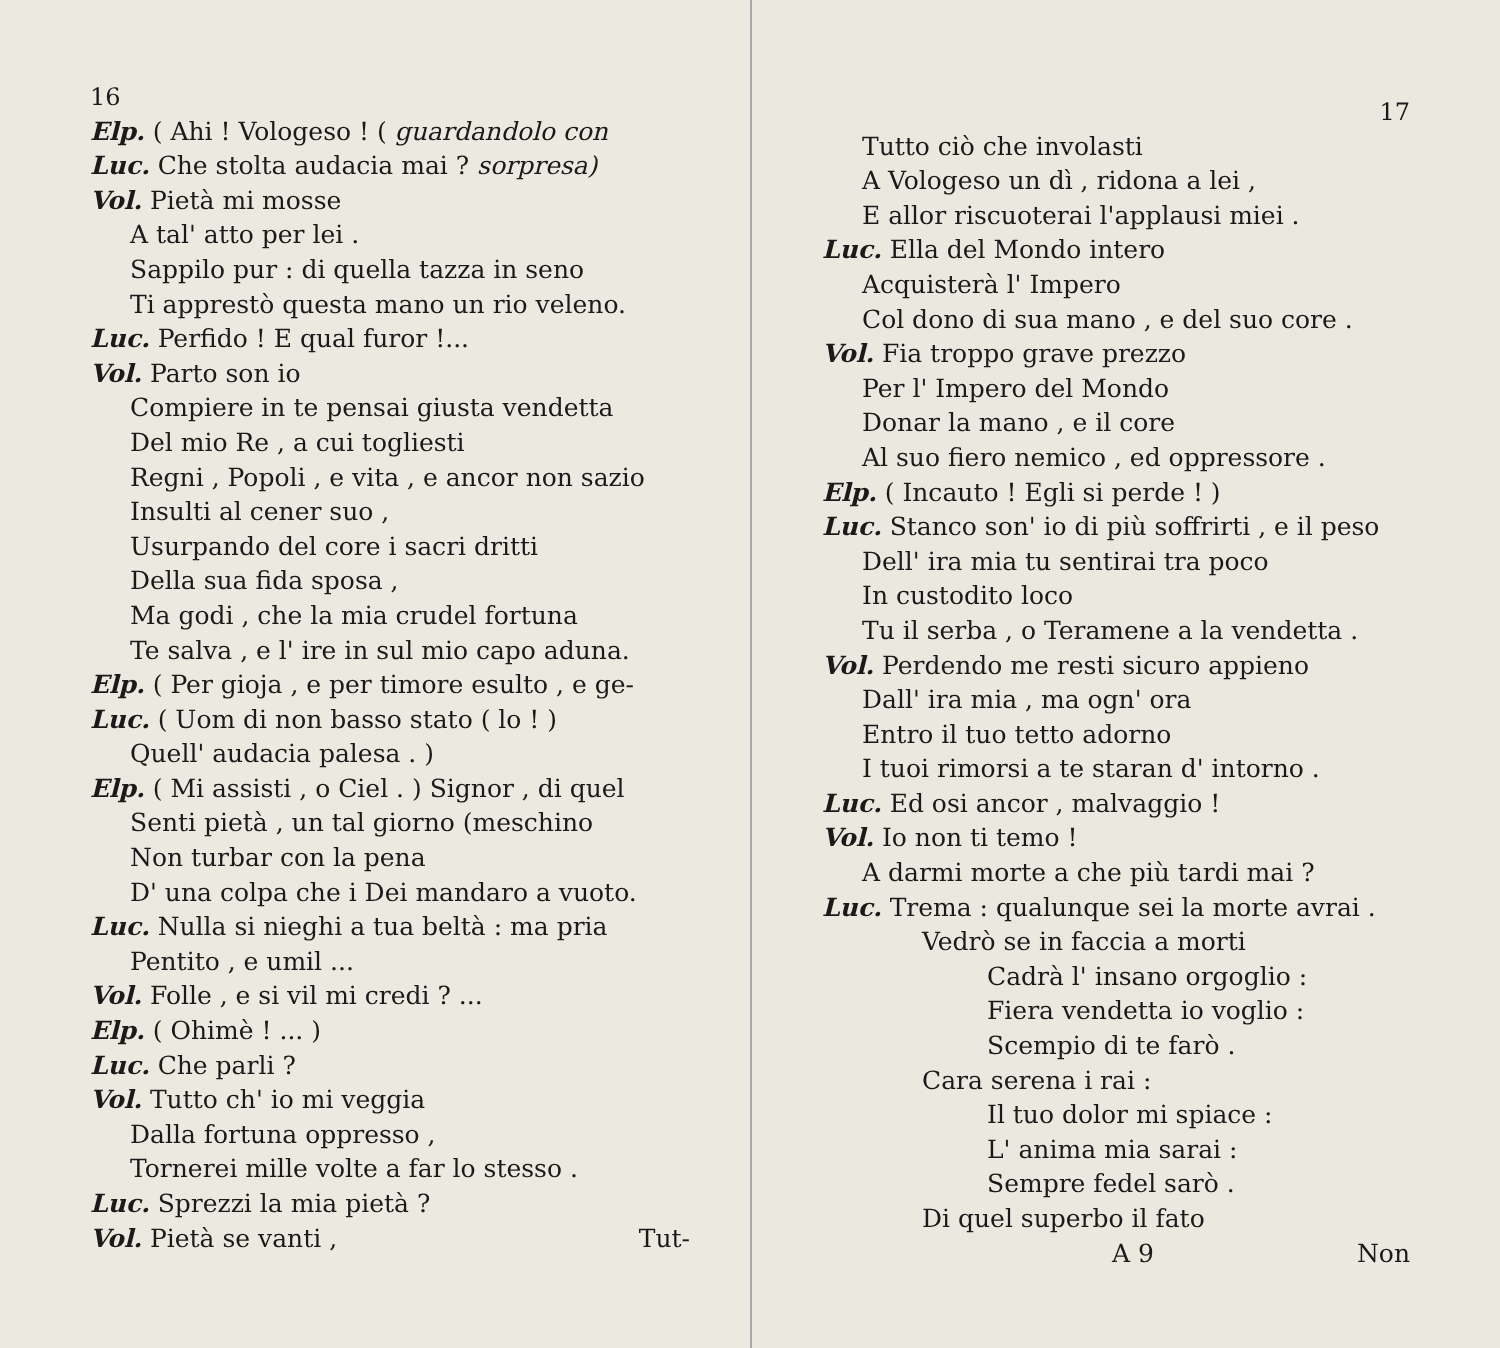16
Elp. ( Ahi ! Vologeso ! ( guardandolo con
Luc. Che stolta audacia mai ? sorpresa)
Vol. Pietà mi mosse
A tal' atto per lei .
Sappilo pur : di quella tazza in seno
Ti apprestò questa mano un rio veleno.
Luc. Perfido ! E qual furor !...
Vol. Parto son io
Compiere in te pensai giusta vendetta
Del mio Re , a cui togliesti
Regni , Popoli , e vita , e ancor non sazio
Insulti al cener suo ,
Usurpando del core i sacri dritti
Della sua fida sposa ,
Ma godi , che la mia crudel fortuna
Te salva , e l' ire in sul mio capo aduna.
Elp. ( Per gioja , e per timore esulto , e ge-
Luc. ( Uom di non basso stato ( lo ! )
Quell' audacia palesa . )
Elp. ( Mi assisti , o Ciel . ) Signor , di quel
Senti pietà , un tal giorno (meschino
Non turbar con la pena
D' una colpa che i Dei mandaro a vuoto.
Luc. Nulla si nieghi a tua beltà : ma pria
Pentito , e umil ...
Vol. Folle , e si vil mi credi ? ...
Elp. ( Ohimè ! ... )
Luc. Che parli ?
Vol. Tutto ch' io mi veggia
Dalla fortuna oppresso ,
Tornerei mille volte a far lo stesso .
Luc. Sprezzi la mia pietà ?
Vol. Pietà se vanti , Tut-
17
Tutto ciò che involasti
A Vologeso un dì , ridona a lei ,
E allor riscuoterai l'applausi miei .
Luc. Ella del Mondo intero
Acquisterà l' Impero
Col dono di sua mano , e del suo core .
Vol. Fia troppo grave prezzo
Per l' Impero del Mondo
Donar la mano , e il core
Al suo fiero nemico , ed oppressore .
Elp. ( Incauto ! Egli si perde ! )
Luc. Stanco son' io di più soffrirti , e il peso
Dell' ira mia tu sentirai tra poco
In custodito loco
Tu il serba , o Teramene a la vendetta .
Vol. Perdendo me resti sicuro appieno
Dall' ira mia , ma ogn' ora
Entro il tuo tetto adorno
I tuoi rimorsi a te staran d' intorno .
Luc. Ed osi ancor , malvaggio !
Vol. Io non ti temo !
A darmi morte a che più tardi mai ?
Luc. Trema : qualunque sei la morte avrai .
Vedrò se in faccia a morti
Cadrà l' insano orgoglio :
Fiera vendetta io voglio :
Scempio di te farò .
Cara serena i rai :
Il tuo dolor mi spiace :
L' anima mia sarai :
Sempre fedel sarò .
Di quel superbo il fato
A 9 Non